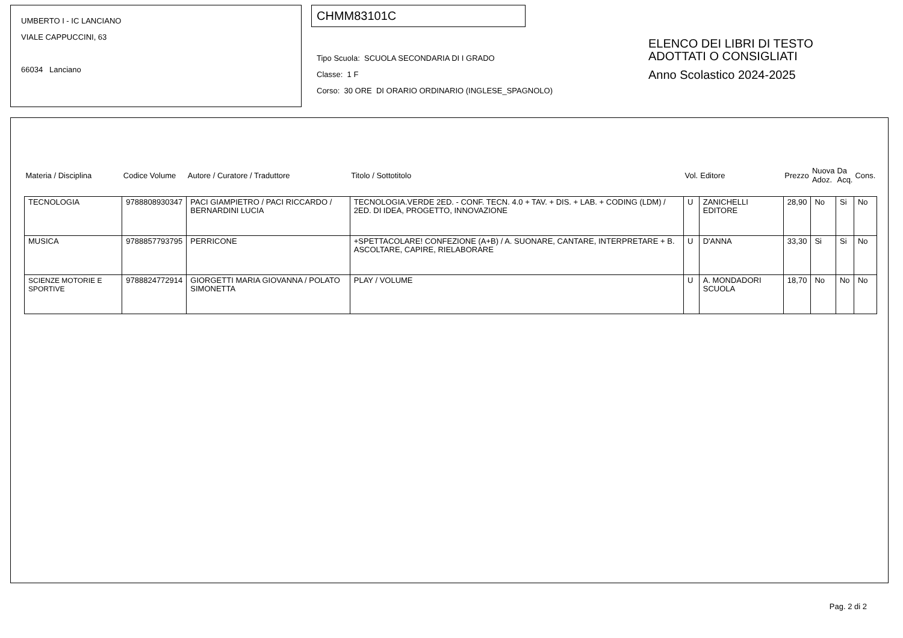UMBERTO I - IC LANCIANO
VIALE CAPPUCCINI, 63
66034 Lanciano
CHMM83101C
Tipo Scuola: SCUOLA SECONDARIA DI I GRADO
Classe: 1 F
Corso: 30 ORE DI ORARIO ORDINARIO (INGLESE_SPAGNOLO)
ELENCO DEI LIBRI DI TESTO
ADOTTATI O CONSIGLIATI
Anno Scolastico 2024-2025
| Materia / Disciplina | Codice Volume | Autore / Curatore / Traduttore | Titolo / Sottotitolo | Vol. | Editore | Prezzo | Nuova Adoz. | Da Acq. | Cons. |
| --- | --- | --- | --- | --- | --- | --- | --- | --- | --- |
| TECNOLOGIA | 9788808930347 | PACI GIAMPIETRO / PACI RICCARDO / BERNARDINI LUCIA | TECNOLOGIA.VERDE 2ED. - CONF. TECN. 4.0 + TAV. + DIS. + LAB. + CODING (LDM) / 2ED. DI IDEA, PROGETTO, INNOVAZIONE | U | ZANICHELLI EDITORE | 28,90 | No | Si | No |
| MUSICA | 9788857793795 | PERRICONE | +SPETTACOLARE! CONFEZIONE (A+B) / A. SUONARE, CANTARE, INTERPRETARE + B. ASCOLTARE, CAPIRE, RIELABORARE | U | D'ANNA | 33,30 | Si | Si | No |
| SCIENZE MOTORIE E SPORTIVE | 9788824772914 | GIORGETTI MARIA GIOVANNA / POLATO SIMONETTA | PLAY / VOLUME | U | A. MONDADORI SCUOLA | 18,70 | No | No | No |
Pag. 2 di 2